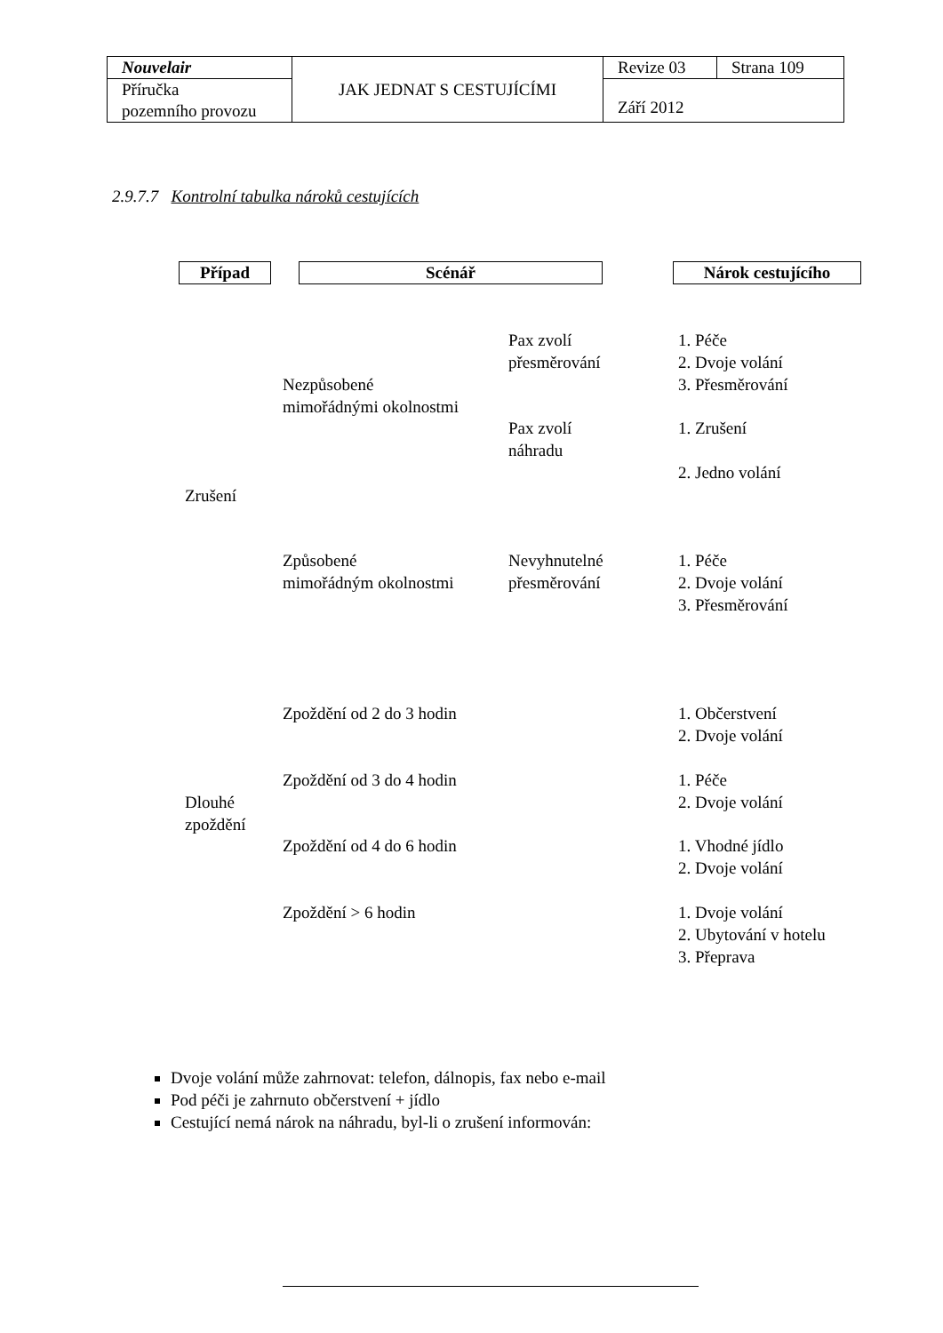| Nouvelair | JAK JEDNAT S CESTUJÍCÍMI | Revize 03 | Strana 109 |
| Příručka pozemního provozu | | Září 2012 | |
2.9.7.7 Kontrolní tabulka nároků cestujících
Případ Scénář Nárok cestujícího
Pax zvolí
přesměrování
1. Péče
2. Dvoje volání
3. Přesměrování
Nezpůsobené
mimořádnými okolnostmi
Pax zvolí
náhradu
1. Zrušení
2. Jedno volání
Zrušení
Způsobené
mimořádným okolnostmi
Nevyhnutelné
přesměrování
1. Péče
2. Dvoje volání
3. Přesměrování
Zpoždění od 2 do 3 hodin
1. Občerstvení
2. Dvoje volání
Zpoždění od 3 do 4 hodin
1. Péče
2. Dvoje volání
Dlouhé
zpoždění
Zpoždění od 4 do 6 hodin
1. Vhodné jídlo
2. Dvoje volání
Zpoždění > 6 hodin
1. Dvoje volání
2. Ubytování v hotelu
3. Přeprava
Dvoje volání může zahrnovat: telefon, dálnopis, fax nebo e-mail
Pod péči je zahrnuto občerstvení + jídlo
Cestující nemá nárok na náhradu, byl-li o zrušení informován: